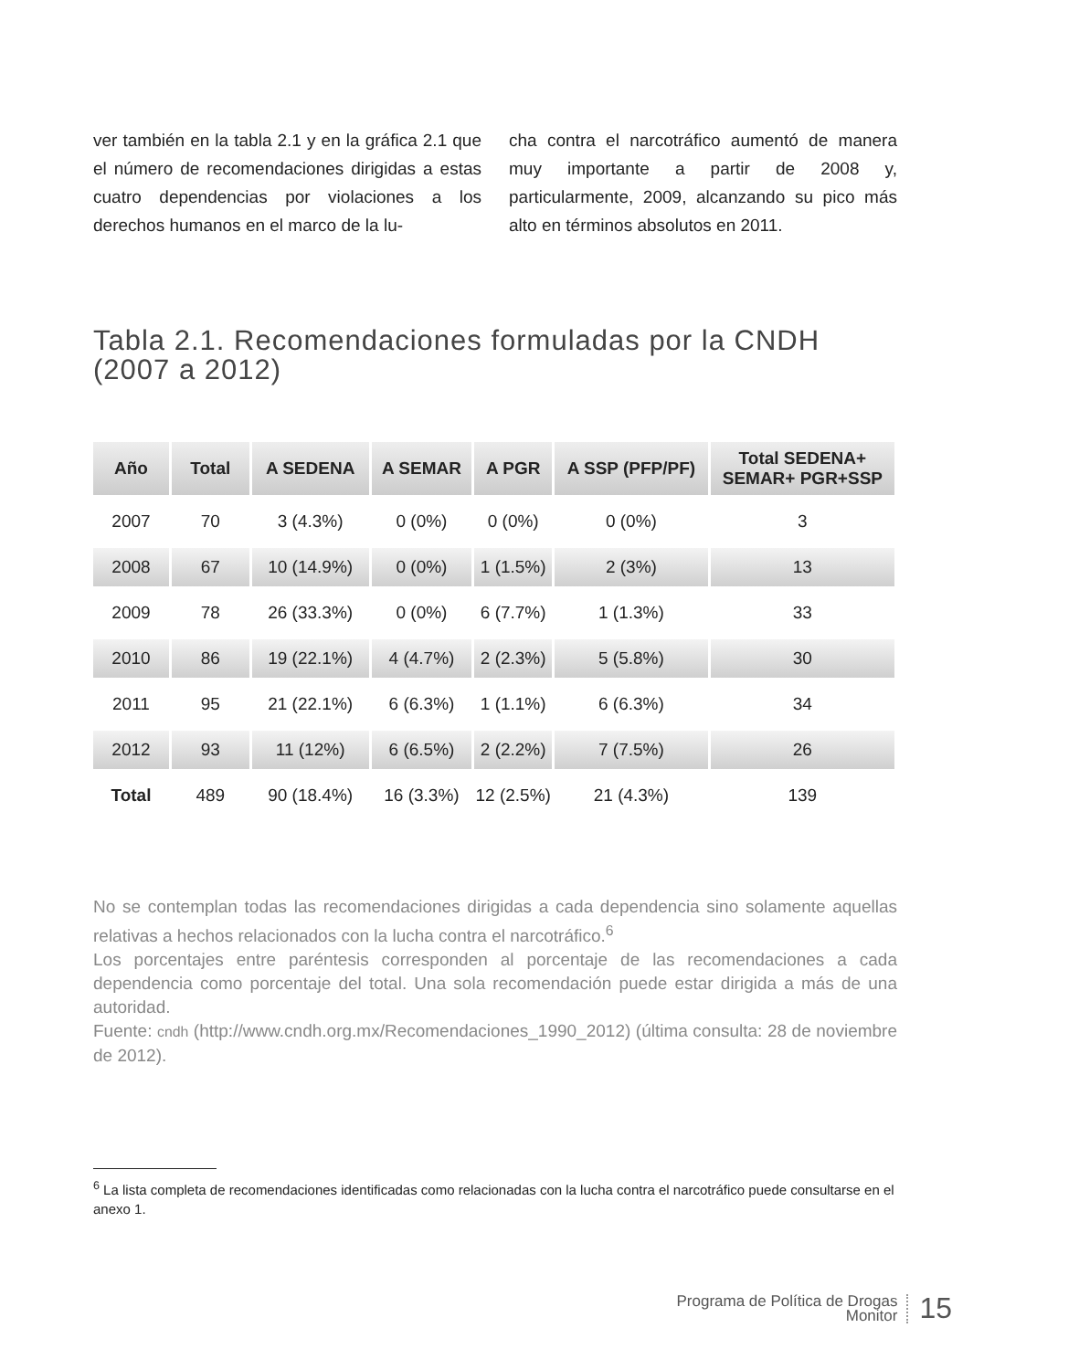ver también en la tabla 2.1 y en la gráfica 2.1 que el número de recomendaciones dirigidas a estas cuatro dependencias por violaciones a los derechos humanos en el marco de la lu-
cha contra el narcotráfico aumentó de manera muy importante a partir de 2008 y, particularmente, 2009, alcanzando su pico más alto en términos absolutos en 2011.
Tabla 2.1. Recomendaciones formuladas por la CNDH (2007 a 2012)
| Año | Total | A SEDENA | A SEMAR | A PGR | A SSP (PFP/PF) | Total SEDENA+ SEMAR+ PGR+SSP |
| --- | --- | --- | --- | --- | --- | --- |
| 2007 | 70 | 3 (4.3%) | 0 (0%) | 0 (0%) | 0 (0%) | 3 |
| 2008 | 67 | 10 (14.9%) | 0 (0%) | 1 (1.5%) | 2 (3%) | 13 |
| 2009 | 78 | 26 (33.3%) | 0 (0%) | 6 (7.7%) | 1 (1.3%) | 33 |
| 2010 | 86 | 19 (22.1%) | 4 (4.7%) | 2 (2.3%) | 5 (5.8%) | 30 |
| 2011 | 95 | 21 (22.1%) | 6 (6.3%) | 1 (1.1%) | 6 (6.3%) | 34 |
| 2012 | 93 | 11 (12%) | 6 (6.5%) | 2 (2.2%) | 7 (7.5%) | 26 |
| Total | 489 | 90 (18.4%) | 16 (3.3%) | 12 (2.5%) | 21 (4.3%) | 139 |
No se contemplan todas las recomendaciones dirigidas a cada dependencia sino solamente aquellas relativas a hechos relacionados con la lucha contra el narcotráfico.<sup>6</sup>
Los porcentajes entre paréntesis corresponden al porcentaje de las recomendaciones a cada dependencia como porcentaje del total. Una sola recomendación puede estar dirigida a más de una autoridad.
Fuente: cndh (http://www.cndh.org.mx/Recomendaciones_1990_2012) (última consulta: 28 de noviembre de 2012).
<sup>6</sup> La lista completa de recomendaciones identificadas como relacionadas con la lucha contra el narcotráfico puede consultarse en el anexo 1.
Programa de Política de Drogas
Monitor
15